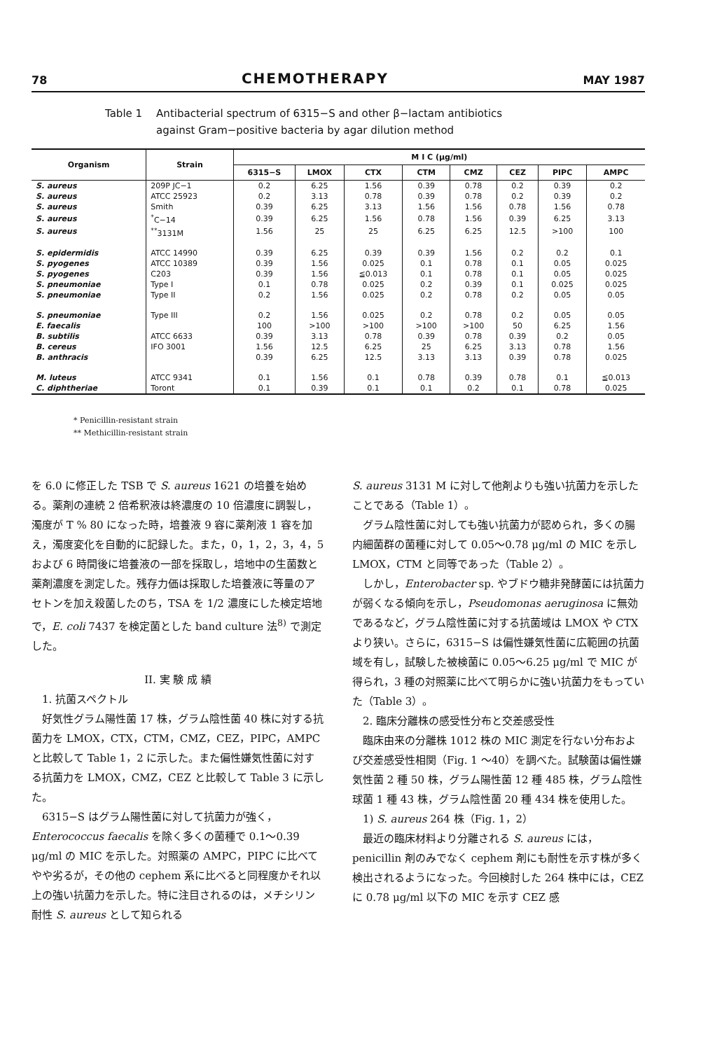78 CHEMOTHERAPY MAY 1987
Table 1 Antibacterial spectrum of 6315−S and other β−lactam antibiotics
against Gram−positive bacteria by agar dilution method
| Organism | Strain | M I C (μg/ml) | | | | | | | |
| --- | --- | --- | --- | --- | --- | --- | --- | --- | --- |
| | | 6315−S | LMOX | CTX | CTM | CMZ | CEZ | PIPC | AMPC |
| S. aureus | 209P JC−1 | 0.2 | 6.25 | 1.56 | 0.39 | 0.78 | 0.2 | 0.39 | 0.2 |
| S. aureus | ATCC 25923 | 0.2 | 3.13 | 0.78 | 0.39 | 0.78 | 0.2 | 0.39 | 0.2 |
| S. aureus | Smith | 0.39 | 6.25 | 3.13 | 1.56 | 1.56 | 0.78 | 1.56 | 0.78 |
| S. aureus | <sup>*</sup> C−14 | 0.39 | 6.25 | 1.56 | 0.78 | 1.56 | 0.39 | 6.25 | 3.13 |
| S. aureus | <sup>**</sup> 3131M | 1.56 | 25 | 25 | 6.25 | 6.25 | 12.5 | >100 | 100 |
| S. epidermidis | ATCC 14990 | 0.39 | 6.25 | 0.39 | 0.39 | 1.56 | 0.2 | 0.2 | 0.1 |
| S. pyogenes | ATCC 10389 | 0.39 | 1.56 | 0.025 | 0.1 | 0.78 | 0.1 | 0.05 | 0.025 |
| S. pyogenes | C203 | 0.39 | 1.56 | ≦0.013 | 0.1 | 0.78 | 0.1 | 0.05 | 0.025 |
| S. pneumoniae | Type I | 0.1 | 0.78 | 0.025 | 0.2 | 0.39 | 0.1 | 0.025 | 0.025 |
| S. pneumoniae | Type II | 0.2 | 1.56 | 0.025 | 0.2 | 0.78 | 0.2 | 0.05 | 0.05 |
| S. pneumoniae | Type III | 0.2 | 1.56 | 0.025 | 0.2 | 0.78 | 0.2 | 0.05 | 0.05 |
| E. faecalis | | 100 | >100 | >100 | >100 | >100 | 50 | 6.25 | 1.56 |
| B. subtilis | ATCC 6633 | 0.39 | 3.13 | 0.78 | 0.39 | 0.78 | 0.39 | 0.2 | 0.05 |
| B. cereus | IFO 3001 | 1.56 | 12.5 | 6.25 | 25 | 6.25 | 3.13 | 0.78 | 1.56 |
| B. anthracis | | 0.39 | 6.25 | 12.5 | 3.13 | 3.13 | 0.39 | 0.78 | 0.025 |
| M. luteus | ATCC 9341 | 0.1 | 1.56 | 0.1 | 0.78 | 0.39 | 0.78 | 0.1 | ≦0.013 |
| C. diphtheriae | Toront | 0.1 | 0.39 | 0.1 | 0.1 | 0.2 | 0.1 | 0.78 | 0.025 |
* Penicillin-resistant strain
** Methicillin-resistant strain
を 6.0 に修正した TSB で S. aureus 1621 の培養を始める。薬剤の連続 2 倍希釈液は終濃度の 10 倍濃度に調製し，濁度が T % 80 になった時，培養液 9 容に薬剤液 1 容を加え，濁度変化を自動的に記録した。また，0，1，2，3，4，5 および 6 時間後に培養液の一部を採取し，培地中の生菌数と薬剤濃度を測定した。残存力価は採取した培養液に等量のアセトンを加え殺菌したのち，TSA を 1/2 濃度にした検定培地で，E. coli 7437 を検定菌とした band culture 法<sup>8)</sup> で測定した。
II. 実 験 成 績
1. 抗菌スペクトル
好気性グラム陽性菌 17 株，グラム陰性菌 40 株に対する抗菌力を LMOX，CTX，CTM，CMZ，CEZ，PIPC，AMPC と比較して Table 1，2 に示した。また偏性嫌気性菌に対する抗菌力を LMOX，CMZ，CEZ と比較して Table 3 に示した。
6315−S はグラム陽性菌に対して抗菌力が強く，Enterococcus faecalis を除く多くの菌種で 0.1〜0.39 μg/ml の MIC を示した。対照薬の AMPC，PIPC に比べてやや劣るが，その他の cephem 系に比べると同程度かそれ以上の強い抗菌力を示した。特に注目されるのは，メチシリン耐性 S. aureus として知られる
S. aureus 3131 M に対して他剤よりも強い抗菌力を示したことである（Table 1）。
グラム陰性菌に対しても強い抗菌力が認められ，多くの腸内細菌群の菌種に対して 0.05〜0.78 μg/ml の MIC を示し LMOX，CTM と同等であった（Table 2）。
しかし，Enterobacter sp. やブドウ糖非発酵菌には抗菌力が弱くなる傾向を示し，Pseudomonas aeruginosa に無効であるなど，グラム陰性菌に対する抗菌域は LMOX や CTX より狭い。さらに，6315−S は偏性嫌気性菌に広範囲の抗菌域を有し，試験した被検菌に 0.05〜6.25 μg/ml で MIC が得られ，3 種の対照薬に比べて明らかに強い抗菌力をもっていた（Table 3）。
2. 臨床分離株の感受性分布と交差感受性
臨床由来の分離株 1012 株の MIC 測定を行ない分布および交差感受性相関（Fig. 1 〜40）を調べた。試験菌は偏性嫌気性菌 2 種 50 株，グラム陽性菌 12 種 485 株，グラム陰性球菌 1 種 43 株，グラム陰性菌 20 種 434 株を使用した。
1) S. aureus 264 株（Fig. 1，2）
最近の臨床材料より分離される S. aureus には，penicillin 剤のみでなく cephem 剤にも耐性を示す株が多く検出されるようになった。今回検討した 264 株中には，CEZ に 0.78 μg/ml 以下の MIC を示す CEZ 感